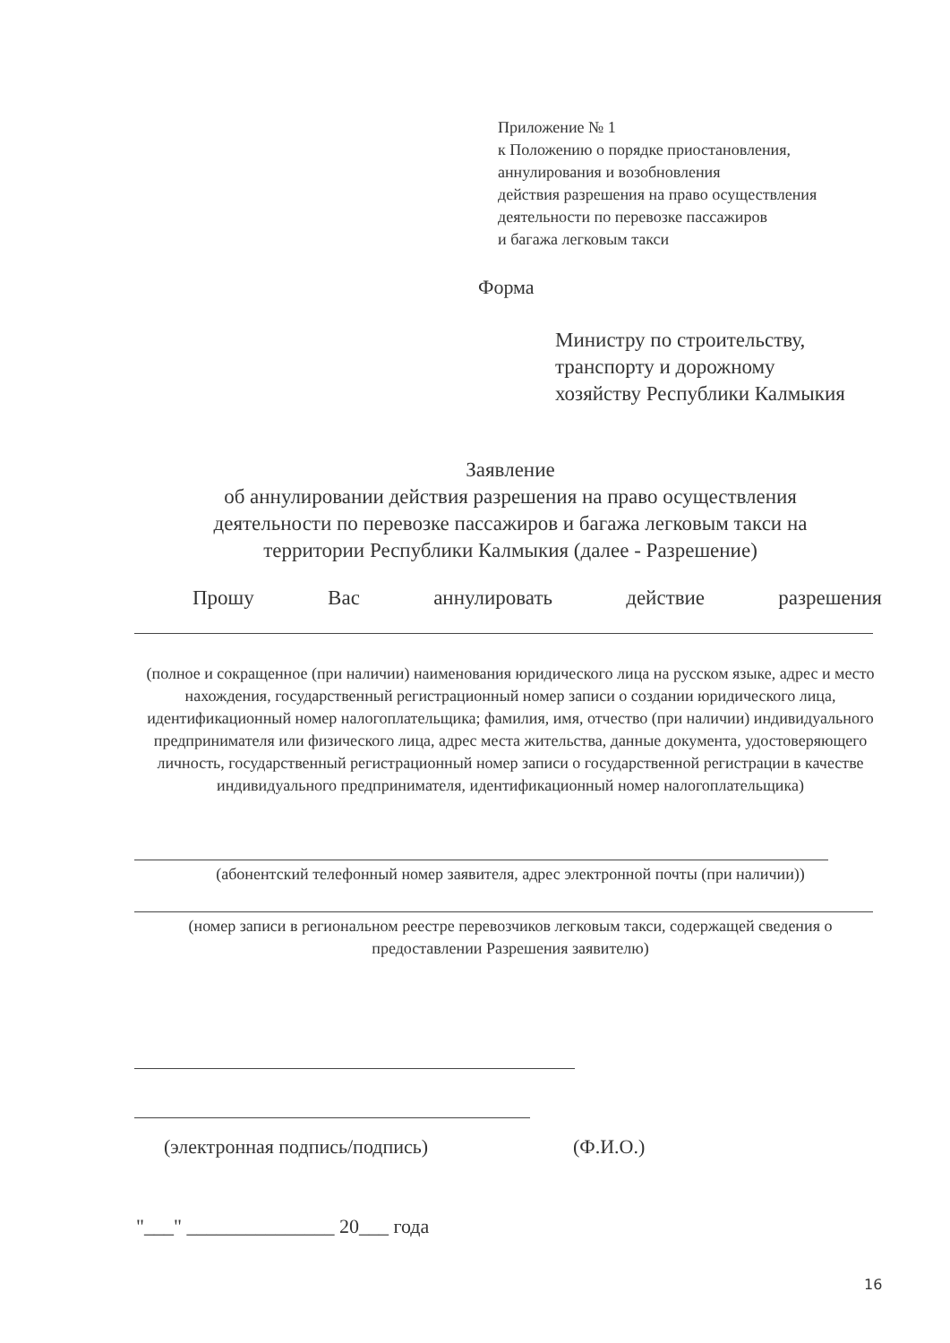Приложение № 1
к Положению о порядке приостановления,
аннулирования и возобновления
действия разрешения на право осуществления
деятельности по перевозке пассажиров
и багажа легковым такси
Форма
Министру по строительству,
транспорту и дорожному
хозяйству Республики Калмыкия
Заявление
об аннулировании действия разрешения на право осуществления
деятельности по перевозке пассажиров и багажа легковым такси на
территории Республики Калмыкия (далее - Разрешение)
Прошу Вас аннулировать действие разрешения
(полное и сокращенное (при наличии) наименования юридического лица на русском языке, адрес и место нахождения, государственный регистрационный номер записи о создании юридического лица, идентификационный номер налогоплательщика; фамилия, имя, отчество (при наличии) индивидуального предпринимателя или физического лица, адрес места жительства, данные документа, удостоверяющего личность, государственный регистрационный номер записи о государственной регистрации в качестве индивидуального предпринимателя, идентификационный номер налогоплательщика)
(абонентский телефонный номер заявителя, адрес электронной почты (при наличии))
(номер записи в региональном реестре перевозчиков легковым такси, содержащей сведения о предоставлении Разрешения заявителю)
(электронная подпись/подпись) (Ф.И.О.)
"___" _______________ 20___ года
16